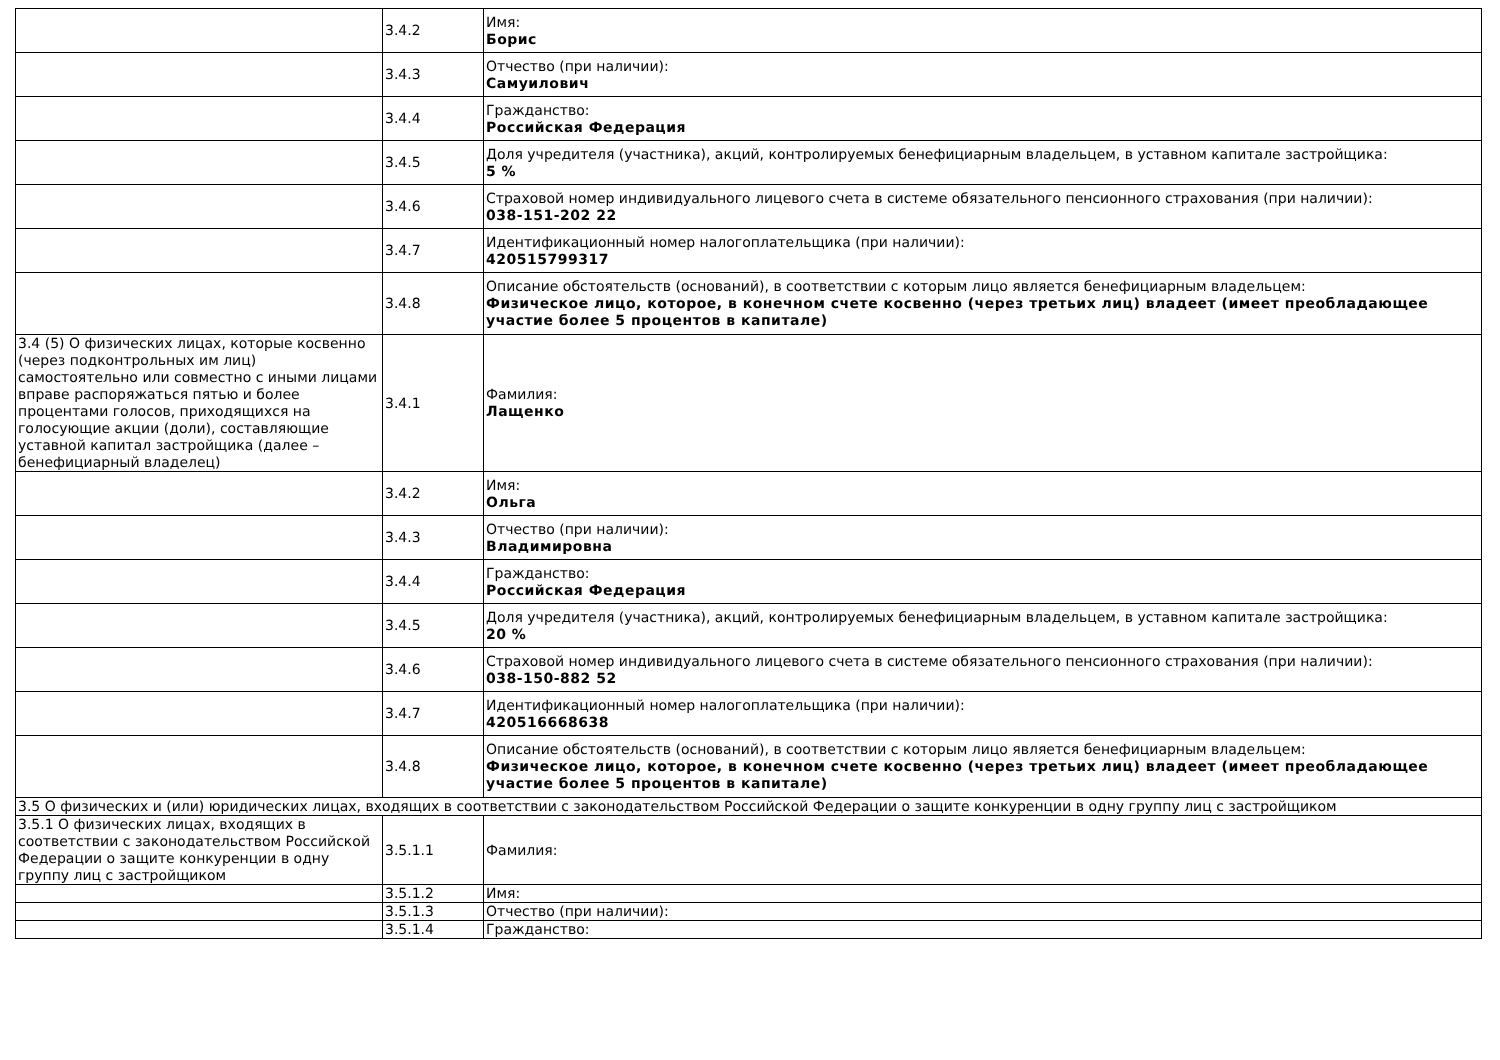| | 3.4.2 | Имя: Борис |
| | 3.4.3 | Отчество (при наличии): Самуилович |
| | 3.4.4 | Гражданство: Российская Федерация |
| | 3.4.5 | Доля учредителя (участника), акций, контролируемых бенефициарным владельцем, в уставном капитале застройщика: 5 % |
| | 3.4.6 | Страховой номер индивидуального лицевого счета в системе обязательного пенсионного страхования (при наличии): 038-151-202 22 |
| | 3.4.7 | Идентификационный номер налогоплательщика (при наличии): 420515799317 |
| | 3.4.8 | Описание обстоятельств (оснований), в соответствии с которым лицо является бенефициарным владельцем: Физическое лицо, которое, в конечном счете косвенно (через третьих лиц) владеет (имеет преобладающее участие более 5 процентов в капитале) |
| 3.4 (5) О физических лицах, которые косвенно (через подконтрольных им лиц) самостоятельно или совместно с иными лицами вправе распоряжаться пятью и более процентами голосов, приходящихся на голосующие акции (доли), составляющие уставной капитал застройщика (далее – бенефициарный владелец) | 3.4.1 | Фамилия: Лащенко |
| | 3.4.2 | Имя: Ольга |
| | 3.4.3 | Отчество (при наличии): Владимировна |
| | 3.4.4 | Гражданство: Российская Федерация |
| | 3.4.5 | Доля учредителя (участника), акций, контролируемых бенефициарным владельцем, в уставном капитале застройщика: 20 % |
| | 3.4.6 | Страховой номер индивидуального лицевого счета в системе обязательного пенсионного страхования (при наличии): 038-150-882 52 |
| | 3.4.7 | Идентификационный номер налогоплательщика (при наличии): 420516668638 |
| | 3.4.8 | Описание обстоятельств (оснований), в соответствии с которым лицо является бенефициарным владельцем: Физическое лицо, которое, в конечном счете косвенно (через третьих лиц) владеет (имеет преобладающее участие более 5 процентов в капитале) |
| 3.5 О физических и (или) юридических лицах, входящих в соответствии с законодательством Российской Федерации о защите конкуренции в одну группу лиц с застройщиком | | |
| 3.5.1 О физических лицах, входящих в соответствии с законодательством Российской Федерации о защите конкуренции в одну группу лиц с застройщиком | 3.5.1.1 | Фамилия: |
| | 3.5.1.2 | Имя: |
| | 3.5.1.3 | Отчество (при наличии): |
| | 3.5.1.4 | Гражданство: |